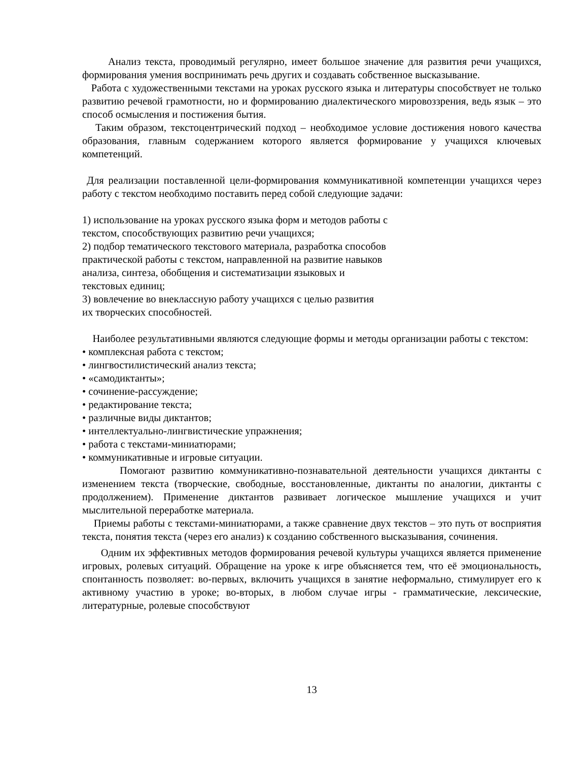Анализ текста, проводимый регулярно, имеет большое значение для развития речи учащихся, формирования умения воспринимать речь других и создавать собственное высказывание.
Работа с художественными текстами на уроках русского языка и литературы способствует не только развитию речевой грамотности, но и формированию диалектического мировоззрения, ведь язык – это способ осмысления и постижения бытия.
Таким образом, текстоцентрический подход – необходимое условие достижения нового качества образования, главным содержанием которого является формирование у учащихся ключевых компетенций.
Для реализации поставленной цели-формирования коммуникативной компетенции учащихся через работу с текстом необходимо поставить перед собой следующие задачи:
1) использование на уроках русского языка форм и методов работы с
текстом, способствующих развитию речи учащихся;
2) подбор тематического текстового материала, разработка способов
практической работы с текстом, направленной на развитие навыков
анализа, синтеза, обобщения и систематизации языковых и
текстовых единиц;
3) вовлечение во внеклассную работу учащихся с целью развития
их творческих способностей.
Наиболее результативными являются следующие формы и методы организации работы с текстом:
• комплексная работа с текстом;
• лингвостилистический анализ текста;
• «самодиктанты»;
• сочинение-рассуждение;
• редактирование текста;
• различные виды диктантов;
• интеллектуально-лингвистические упражнения;
• работа с текстами-миниатюрами;
• коммуникативные и игровые ситуации.
Помогают развитию коммуникативно-познавательной деятельности учащихся диктанты с изменением текста (творческие, свободные, восстановленные, диктанты по аналогии, диктанты с продолжением). Применение диктантов развивает логическое мышление учащихся и учит мыслительной переработке материала.
Приемы работы с текстами-миниатюрами, а также сравнение двух текстов – это путь от восприятия текста, понятия текста (через его анализ) к созданию собственного высказывания, сочинения.
Одним их эффективных методов формирования речевой культуры учащихся является применение игровых, ролевых ситуаций. Обращение на уроке к игре объясняется тем, что её эмоциональность, спонтанность позволяет: во-первых, включить учащихся в занятие неформально, стимулирует его к активному участию в уроке; во-вторых, в любом случае игры - грамматические, лексические, литературные, ролевые способствуют
13